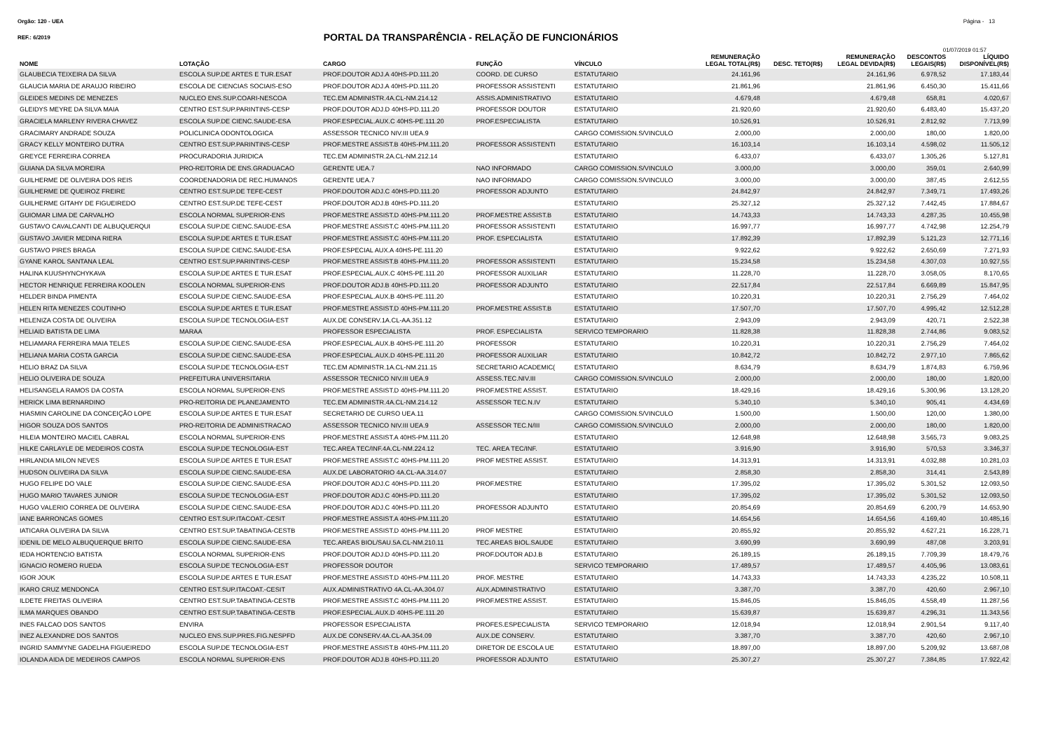Orgão: 120 - UEA Página - 13
REF.: 6/2019 PORTAL DA TRANSPARÊNCIA - RELAÇÃO DE FUNCIONÁRIOS
01/07/2019 01:57
| NOME | LOTAÇÃO | CARGO | FUNÇÃO | VÍNCULO | REMUNERAÇÃO LEGAL TOTAL(R$) | DESC. TETO(R$) | REMUNERAÇÃO LEGAL DEVIDA(R$) | DESCONTOS LEGAIS(R$) | LÍQUIDO DISPONÍVEL(R$) |
| --- | --- | --- | --- | --- | --- | --- | --- | --- | --- |
| GLAUBECIA TEIXEIRA DA SILVA | ESCOLA SUP.DE ARTES E TUR.ESAT | PROF.DOUTOR ADJ.A 40HS-PD.111.20 | COORD. DE CURSO | ESTATUTARIO | 24.161,96 | | 24.161,96 | 6.978,52 | 17.183,44 |
| GLAUCIA MARIA DE ARAUJO RIBEIRO | ESCOLA DE CIENCIAS SOCIAIS-ESO | PROF.DOUTOR ADJ.A 40HS-PD.111.20 | PROFESSOR ASSISTENTI | ESTATUTARIO | 21.861,96 | | 21.861,96 | 6.450,30 | 15.411,66 |
| GLEIDES MEDINS DE MENEZES | NUCLEO ENS.SUP.COARI-NESCOA | TEC.EM ADMINISTR.4A.CL-NM.214.12 | ASSIS.ADMINISTRATIVO | ESTATUTARIO | 4.679,48 | | 4.679,48 | 658,81 | 4.020,67 |
| GLEIDYS MEYRE DA SILVA MAIA | CENTRO EST.SUP.PARINTINS-CESP | PROF.DOUTOR ADJ.D 40HS-PD.111.20 | PROFESSOR DOUTOR | ESTATUTARIO | 21.920,60 | | 21.920,60 | 6.483,40 | 15.437,20 |
| GRACIELA MARLENY RIVERA CHAVEZ | ESCOLA SUP.DE CIENC.SAUDE-ESA | PROF.ESPECIAL.AUX.C 40HS-PE.111.20 | PROF.ESPECIALISTA | ESTATUTARIO | 10.526,91 | | 10.526,91 | 2.812,92 | 7.713,99 |
| GRACIMARY ANDRADE SOUZA | POLICLINICA ODONTOLOGICA | ASSESSOR TECNICO NIV.III UEA.9 | | CARGO COMISSION.S/VINCULO | 2.000,00 | | 2.000,00 | 180,00 | 1.820,00 |
| GRACY KELLY MONTEIRO DUTRA | CENTRO EST.SUP.PARINTINS-CESP | PROF.MESTRE ASSIST.B 40HS-PM.111.20 | PROFESSOR ASSISTENTI | ESTATUTARIO | 16.103,14 | | 16.103,14 | 4.598,02 | 11.505,12 |
| GREYCE FERREIRA CORREA | PROCURADORIA JURIDICA | TEC.EM ADMINISTR.2A.CL-NM.212.14 | | ESTATUTARIO | 6.433,07 | | 6.433,07 | 1.305,26 | 5.127,81 |
| GUIANA DA SILVA MOREIRA | PRO-REITORIA DE ENS.GRADUACAO | GERENTE UEA.7 | NAO INFORMADO | CARGO COMISSION.S/VINCULO | 3.000,00 | | 3.000,00 | 359,01 | 2.640,99 |
| GUILHERME DE OLIVEIRA DOS REIS | COORDENADORIA DE REC.HUMANOS | GERENTE UEA.7 | NAO INFORMADO | CARGO COMISSION.S/VINCULO | 3.000,00 | | 3.000,00 | 387,45 | 2.612,55 |
| GUILHERME DE QUEIROZ FREIRE | CENTRO EST.SUP.DE TEFE-CEST | PROF.DOUTOR ADJ.C 40HS-PD.111.20 | PROFESSOR ADJUNTO | ESTATUTARIO | 24.842,97 | | 24.842,97 | 7.349,71 | 17.493,26 |
| GUILHERME GITAHY DE FIGUEIREDO | CENTRO EST.SUP.DE TEFE-CEST | PROF.DOUTOR ADJ.B 40HS-PD.111.20 | | ESTATUTARIO | 25.327,12 | | 25.327,12 | 7.442,45 | 17.884,67 |
| GUIOMAR LIMA DE CARVALHO | ESCOLA NORMAL SUPERIOR-ENS | PROF.MESTRE ASSIST.D 40HS-PM.111.20 | PROF.MESTRE ASSIST.B | ESTATUTARIO | 14.743,33 | | 14.743,33 | 4.287,35 | 10.455,98 |
| GUSTAVO CAVALCANTI DE ALBUQUERQUI | ESCOLA SUP.DE CIENC.SAUDE-ESA | PROF.MESTRE ASSIST.C 40HS-PM.111.20 | PROFESSOR ASSISTENTI | ESTATUTARIO | 16.997,77 | | 16.997,77 | 4.742,98 | 12.254,79 |
| GUSTAVO JAVIER MEDINA RIERA | ESCOLA SUP.DE ARTES E TUR.ESAT | PROF.MESTRE ASSIST.C 40HS-PM.111.20 | PROF. ESPECIALISTA | ESTATUTARIO | 17.892,39 | | 17.892,39 | 5.121,23 | 12.771,16 |
| GUSTAVO PIRES BRAGA | ESCOLA SUP.DE CIENC.SAUDE-ESA | PROF.ESPECIAL AUX.A 40HS-PE.111.20 | | ESTATUTARIO | 9.922,62 | | 9.922,62 | 2.650,69 | 7.271,93 |
| GYANE KAROL SANTANA LEAL | CENTRO EST.SUP.PARINTINS-CESP | PROF.MESTRE ASSIST.B 40HS-PM.111.20 | PROFESSOR ASSISTENTI | ESTATUTARIO | 15.234,58 | | 15.234,58 | 4.307,03 | 10.927,55 |
| HALINA KUUSHYNCHYKAVA | ESCOLA SUP.DE ARTES E TUR.ESAT | PROF.ESPECIAL.AUX.C 40HS-PE.111.20 | PROFESSOR AUXILIAR | ESTATUTARIO | 11.228,70 | | 11.228,70 | 3.058,05 | 8.170,65 |
| HECTOR HENRIQUE FERREIRA KOOLEN | ESCOLA NORMAL SUPERIOR-ENS | PROF.DOUTOR ADJ.B 40HS-PD.111.20 | PROFESSOR ADJUNTO | ESTATUTARIO | 22.517,84 | | 22.517,84 | 6.669,89 | 15.847,95 |
| HELDER BINDA PIMENTA | ESCOLA SUP.DE CIENC.SAUDE-ESA | PROF.ESPECIAL.AUX.B 40HS-PE.111.20 | | ESTATUTARIO | 10.220,31 | | 10.220,31 | 2.756,29 | 7.464,02 |
| HELEN RITA MENEZES COUTINHO | ESCOLA SUP.DE ARTES E TUR.ESAT | PROF.MESTRE ASSIST.D 40HS-PM.111.20 | PROF.MESTRE ASSIST.B | ESTATUTARIO | 17.507,70 | | 17.507,70 | 4.995,42 | 12.512,28 |
| HELENIZA COSTA DE OLIVEIRA | ESCOLA SUP.DE TECNOLOGIA-EST | AUX.DE CONSERV.1A.CL-AA.351.12 | | ESTATUTARIO | 2.943,09 | | 2.943,09 | 420,71 | 2.522,38 |
| HELIAID BATISTA DE LIMA | MARAA | PROFESSOR ESPECIALISTA | PROF. ESPECIALISTA | SERVICO TEMPORARIO | 11.828,38 | | 11.828,38 | 2.744,86 | 9.083,52 |
| HELIAMARA FERREIRA MAIA TELES | ESCOLA SUP.DE CIENC.SAUDE-ESA | PROF.ESPECIAL.AUX.B 40HS-PE.111.20 | PROFESSOR | ESTATUTARIO | 10.220,31 | | 10.220,31 | 2.756,29 | 7.464,02 |
| HELIANA MARIA COSTA GARCIA | ESCOLA SUP.DE CIENC.SAUDE-ESA | PROF.ESPECIAL.AUX.D 40HS-PE.111.20 | PROFESSOR AUXILIAR | ESTATUTARIO | 10.842,72 | | 10.842,72 | 2.977,10 | 7.865,62 |
| HELIO BRAZ DA SILVA | ESCOLA SUP.DE TECNOLOGIA-EST | TEC.EM ADMINISTR.1A.CL-NM.211.15 | SECRETARIO ACADEMIC( | ESTATUTARIO | 8.634,79 | | 8.634,79 | 1.874,83 | 6.759,96 |
| HELIO OLIVEIRA DE SOUZA | PREFEITURA UNIVERSITARIA | ASSESSOR TECNICO NIV.III UEA.9 | ASSESS.TEC.NIV.III | CARGO COMISSION.S/VINCULO | 2.000,00 | | 2.000,00 | 180,00 | 1.820,00 |
| HELISANGELA RAMOS DA COSTA | ESCOLA NORMAL SUPERIOR-ENS | PROF.MESTRE ASSIST.D 40HS-PM.111.20 | PROF.MESTRE ASSIST. | ESTATUTARIO | 18.429,16 | | 18.429,16 | 5.300,96 | 13.128,20 |
| HERICK LIMA BERNARDINO | PRO-REITORIA DE PLANEJAMENTO | TEC.EM ADMINISTR.4A.CL-NM.214.12 | ASSESSOR TEC.N.IV | ESTATUTARIO | 5.340,10 | | 5.340,10 | 905,41 | 4.434,69 |
| HIASMIN CAROLINE DA CONCEIÇÃO LOPE | ESCOLA SUP.DE ARTES E TUR.ESAT | SECRETARIO DE CURSO UEA.11 | | CARGO COMISSION.S/VINCULO | 1.500,00 | | 1.500,00 | 120,00 | 1.380,00 |
| HIGOR SOUZA DOS SANTOS | PRO-REITORIA DE ADMINISTRACAO | ASSESSOR TECNICO NIV.III UEA.9 | ASSESSOR TEC.N/III | CARGO COMISSION.S/VINCULO | 2.000,00 | | 2.000,00 | 180,00 | 1.820,00 |
| HILEIA MONTEIRO MACIEL CABRAL | ESCOLA NORMAL SUPERIOR-ENS | PROF.MESTRE ASSIST.A 40HS-PM.111.20 | | ESTATUTARIO | 12.648,98 | | 12.648,98 | 3.565,73 | 9.083,25 |
| HILKE CARLAYLE DE MEDEIROS COSTA | ESCOLA SUP.DE TECNOLOGIA-EST | TEC.AREA TEC/INF.4A.CL-NM.224.12 | TEC. AREA TEC/INF. | ESTATUTARIO | 3.916,90 | | 3.916,90 | 570,53 | 3.346,37 |
| HIRLANDIA MILON NEVES | ESCOLA SUP.DE ARTES E TUR.ESAT | PROF.MESTRE ASSIST.C 40HS-PM.111.20 | PROF MESTRE ASSIST. | ESTATUTARIO | 14.313,91 | | 14.313,91 | 4.032,88 | 10.281,03 |
| HUDSON OLIVEIRA DA SILVA | ESCOLA SUP.DE CIENC.SAUDE-ESA | AUX.DE LABORATORIO 4A.CL-AA.314.07 | | ESTATUTARIO | 2.858,30 | | 2.858,30 | 314,41 | 2.543,89 |
| HUGO FELIPE DO VALE | ESCOLA SUP.DE CIENC.SAUDE-ESA | PROF.DOUTOR ADJ.C 40HS-PD.111.20 | PROF.MESTRE | ESTATUTARIO | 17.395,02 | | 17.395,02 | 5.301,52 | 12.093,50 |
| HUGO MARIO TAVARES JUNIOR | ESCOLA SUP.DE TECNOLOGIA-EST | PROF.DOUTOR ADJ.C 40HS-PD.111.20 | | ESTATUTARIO | 17.395,02 | | 17.395,02 | 5.301,52 | 12.093,50 |
| HUGO VALERIO CORREA DE OLIVEIRA | ESCOLA SUP.DE CIENC.SAUDE-ESA | PROF.DOUTOR ADJ.C 40HS-PD.111.20 | PROFESSOR ADJUNTO | ESTATUTARIO | 20.854,69 | | 20.854,69 | 6.200,79 | 14.653,90 |
| IANE BARRONCAS GOMES | CENTRO EST.SUP.ITACOAT.-CESIT | PROF.MESTRE ASSIST.A 40HS-PM.111.20 | | ESTATUTARIO | 14.654,56 | | 14.654,56 | 4.169,40 | 10.485,16 |
| IATICARA OLIVEIRA DA SILVA | CENTRO EST.SUP.TABATINGA-CESTB | PROF.MESTRE ASSIST.D 40HS-PM.111.20 | PROF MESTRE | ESTATUTARIO | 20.855,92 | | 20.855,92 | 4.627,21 | 16.228,71 |
| IDENIL DE MELO ALBUQUERQUE BRITO | ESCOLA SUP.DE CIENC.SAUDE-ESA | TEC.AREAS BIOL/SAU.5A.CL-NM.210.11 | TEC.AREAS BIOL.SAUDE | ESTATUTARIO | 3.690,99 | | 3.690,99 | 487,08 | 3.203,91 |
| IEDA HORTENCIO BATISTA | ESCOLA NORMAL SUPERIOR-ENS | PROF.DOUTOR ADJ.D 40HS-PD.111.20 | PROF.DOUTOR ADJ.B | ESTATUTARIO | 26.189,15 | | 26.189,15 | 7.709,39 | 18.479,76 |
| IGNACIO ROMERO RUEDA | ESCOLA SUP.DE TECNOLOGIA-EST | PROFESSOR DOUTOR | | SERVICO TEMPORARIO | 17.489,57 | | 17.489,57 | 4.405,96 | 13.083,61 |
| IGOR JOUK | ESCOLA SUP.DE ARTES E TUR.ESAT | PROF.MESTRE ASSIST.D 40HS-PM.111.20 | PROF. MESTRE | ESTATUTARIO | 14.743,33 | | 14.743,33 | 4.235,22 | 10.508,11 |
| IKARO CRUZ MENDONCA | CENTRO EST.SUP.ITACOAT.-CESIT | AUX.ADMINISTRATIVO 4A.CL-AA.304.07 | AUX.ADMINISTRATIVO | ESTATUTARIO | 3.387,70 | | 3.387,70 | 420,60 | 2.967,10 |
| ILDETE FREITAS OLIVEIRA | CENTRO EST.SUP.TABATINGA-CESTB | PROF.MESTRE ASSIST.C 40HS-PM.111.20 | PROF.MESTRE ASSIST. | ESTATUTARIO | 15.846,05 | | 15.846,05 | 4.558,49 | 11.287,56 |
| ILMA MARQUES OBANDO | CENTRO EST.SUP.TABATINGA-CESTB | PROF.ESPECIAL.AUX.D 40HS-PE.111.20 | | ESTATUTARIO | 15.639,87 | | 15.639,87 | 4.296,31 | 11.343,56 |
| INES FALCAO DOS SANTOS | ENVIRA | PROFESSOR ESPECIALISTA | PROFES.ESPECIALISTA | SERVICO TEMPORARIO | 12.018,94 | | 12.018,94 | 2.901,54 | 9.117,40 |
| INEZ ALEXANDRE DOS SANTOS | NUCLEO ENS.SUP.PRES.FIG.NESPFD | AUX.DE CONSERV.4A.CL-AA.354.09 | AUX.DE CONSERV. | ESTATUTARIO | 3.387,70 | | 3.387,70 | 420,60 | 2.967,10 |
| INGRID SAMMYNE GADELHA FIGUEIREDO | ESCOLA SUP.DE TECNOLOGIA-EST | PROF.MESTRE ASSIST.B 40HS-PM.111.20 | DIRETOR DE ESCOLA UE | ESTATUTARIO | 18.897,00 | | 18.897,00 | 5.209,92 | 13.687,08 |
| IOLANDA AIDA DE MEDEIROS CAMPOS | ESCOLA NORMAL SUPERIOR-ENS | PROF.DOUTOR ADJ.B 40HS-PD.111.20 | PROFESSOR ADJUNTO | ESTATUTARIO | 25.307,27 | | 25.307,27 | 7.384,85 | 17.922,42 |